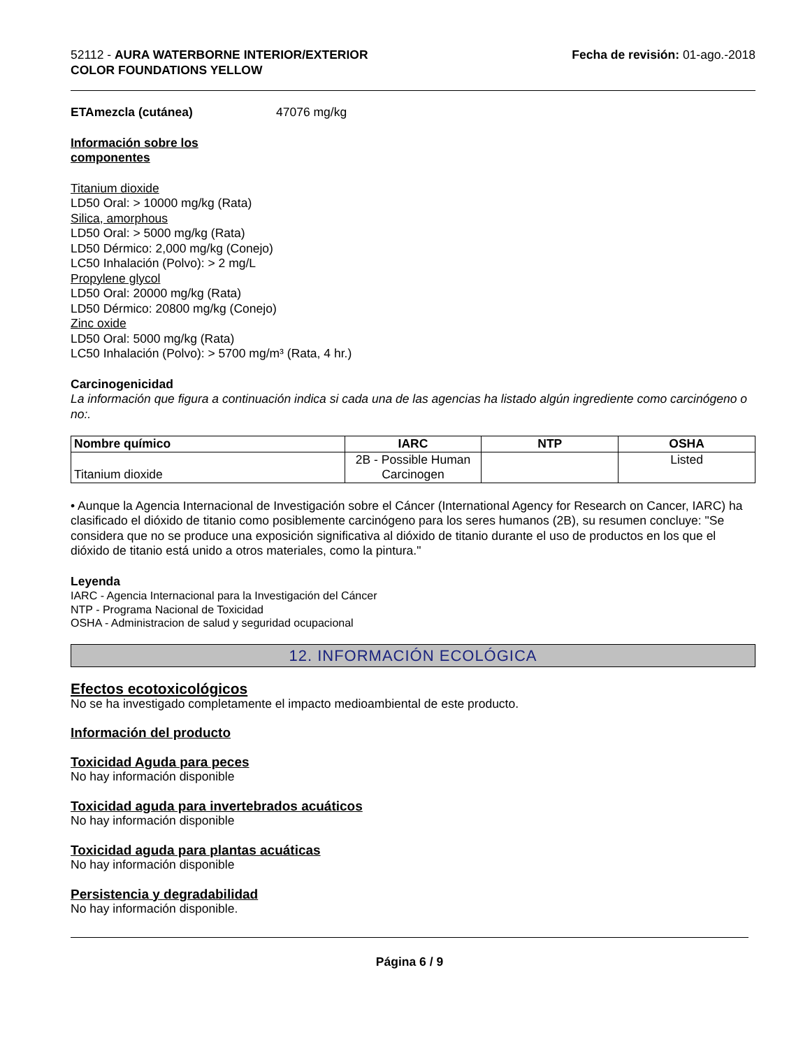52112 - AURA WATERBORNE INTERIOR/EXTERIOR
COLOR FOUNDATIONS YELLOW
Fecha de revisión: 01-ago.-2018
ETAmezcla (cutánea) 47076 mg/kg
Información sobre los
componentes
Titanium dioxide
LD50 Oral: > 10000 mg/kg (Rata)
Silica, amorphous
LD50 Oral: > 5000 mg/kg (Rata)
LD50 Dérmico: 2,000 mg/kg (Conejo)
LC50 Inhalación (Polvo): > 2 mg/L
Propylene glycol
LD50 Oral: 20000 mg/kg (Rata)
LD50 Dérmico: 20800 mg/kg (Conejo)
Zinc oxide
LD50 Oral: 5000 mg/kg (Rata)
LC50 Inhalación (Polvo): > 5700 mg/m³ (Rata, 4 hr.)
Carcinogenicidad
La información que figura a continuación indica si cada una de las agencias ha listado algún ingrediente como carcinógeno o no:.
| Nombre químico | IARC | NTP | OSHA |
| --- | --- | --- | --- |
| Titanium dioxide | 2B - Possible Human Carcinogen | | Listed |
• Aunque la Agencia Internacional de Investigación sobre el Cáncer (International Agency for Research on Cancer, IARC) ha clasificado el dióxido de titanio como posiblemente carcinógeno para los seres humanos (2B), su resumen concluye: "Se considera que no se produce una exposición significativa al dióxido de titanio durante el uso de productos en los que el dióxido de titanio está unido a otros materiales, como la pintura."
Leyenda
IARC - Agencia Internacional para la Investigación del Cáncer
NTP - Programa Nacional de Toxicidad
OSHA - Administracion de salud y seguridad ocupacional
12. INFORMACIÓN ECOLÓGICA
Efectos ecotoxicológicos
No se ha investigado completamente el impacto medioambiental de este producto.
Información del producto
Toxicidad Aguda para peces
No hay información disponible
Toxicidad aguda para invertebrados acuáticos
No hay información disponible
Toxicidad aguda para plantas acuáticas
No hay información disponible
Persistencia y degradabilidad
No hay información disponible.
Página 6 / 9